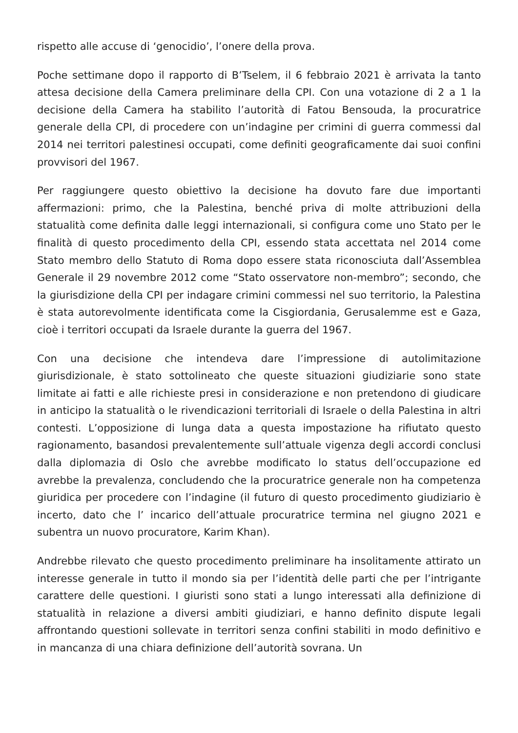rispetto alle accuse di ‘genocidio’, l’onere della prova.
Poche settimane dopo il rapporto di B’Tselem, il 6 febbraio 2021 è arrivata la tanto attesa decisione della Camera preliminare della CPI. Con una votazione di 2 a 1 la decisione della Camera ha stabilito l’autorità di Fatou Bensouda, la procuratrice generale della CPI, di procedere con un’indagine per crimini di guerra commessi dal 2014 nei territori palestinesi occupati, come definiti geograficamente dai suoi confini provvisori del 1967.
Per raggiungere questo obiettivo la decisione ha dovuto fare due importanti affermazioni: primo, che la Palestina, benché priva di molte attribuzioni della statualità come definita dalle leggi internazionali, si configura come uno Stato per le finalità di questo procedimento della CPI, essendo stata accettata nel 2014 come Stato membro dello Statuto di Roma dopo essere stata riconosciuta dall’Assemblea Generale il 29 novembre 2012 come “Stato osservatore non-membro”; secondo, che la giurisdizione della CPI per indagare crimini commessi nel suo territorio, la Palestina è stata autorevolmente identificata come la Cisgiordania, Gerusalemme est e Gaza, cioè i territori occupati da Israele durante la guerra del 1967.
Con una decisione che intendeva dare l’impressione di autolimitazione giurisdizionale, è stato sottolineato che queste situazioni giudiziarie sono state limitate ai fatti e alle richieste presi in considerazione e non pretendono di giudicare in anticipo la statualità o le rivendicazioni territoriali di Israele o della Palestina in altri contesti. L’opposizione di lunga data a questa impostazione ha rifiutato questo ragionamento, basandosi prevalentemente sull’attuale vigenza degli accordi conclusi dalla diplomazia di Oslo che avrebbe modificato lo status dell’occupazione ed avrebbe la prevalenza, concludendo che la procuratrice generale non ha competenza giuridica per procedere con l’indagine (il futuro di questo procedimento giudiziario è incerto, dato che l’ incarico dell’attuale procuratrice termina nel giugno 2021 e subentra un nuovo procuratore, Karim Khan).
Andrebbe rilevato che questo procedimento preliminare ha insolitamente attirato un interesse generale in tutto il mondo sia per l’identità delle parti che per l’intrigante carattere delle questioni. I giuristi sono stati a lungo interessati alla definizione di statualità in relazione a diversi ambiti giudiziari, e hanno definito dispute legali affrontando questioni sollevate in territori senza confini stabiliti in modo definitivo e in mancanza di una chiara definizione dell’autorità sovrana. Un